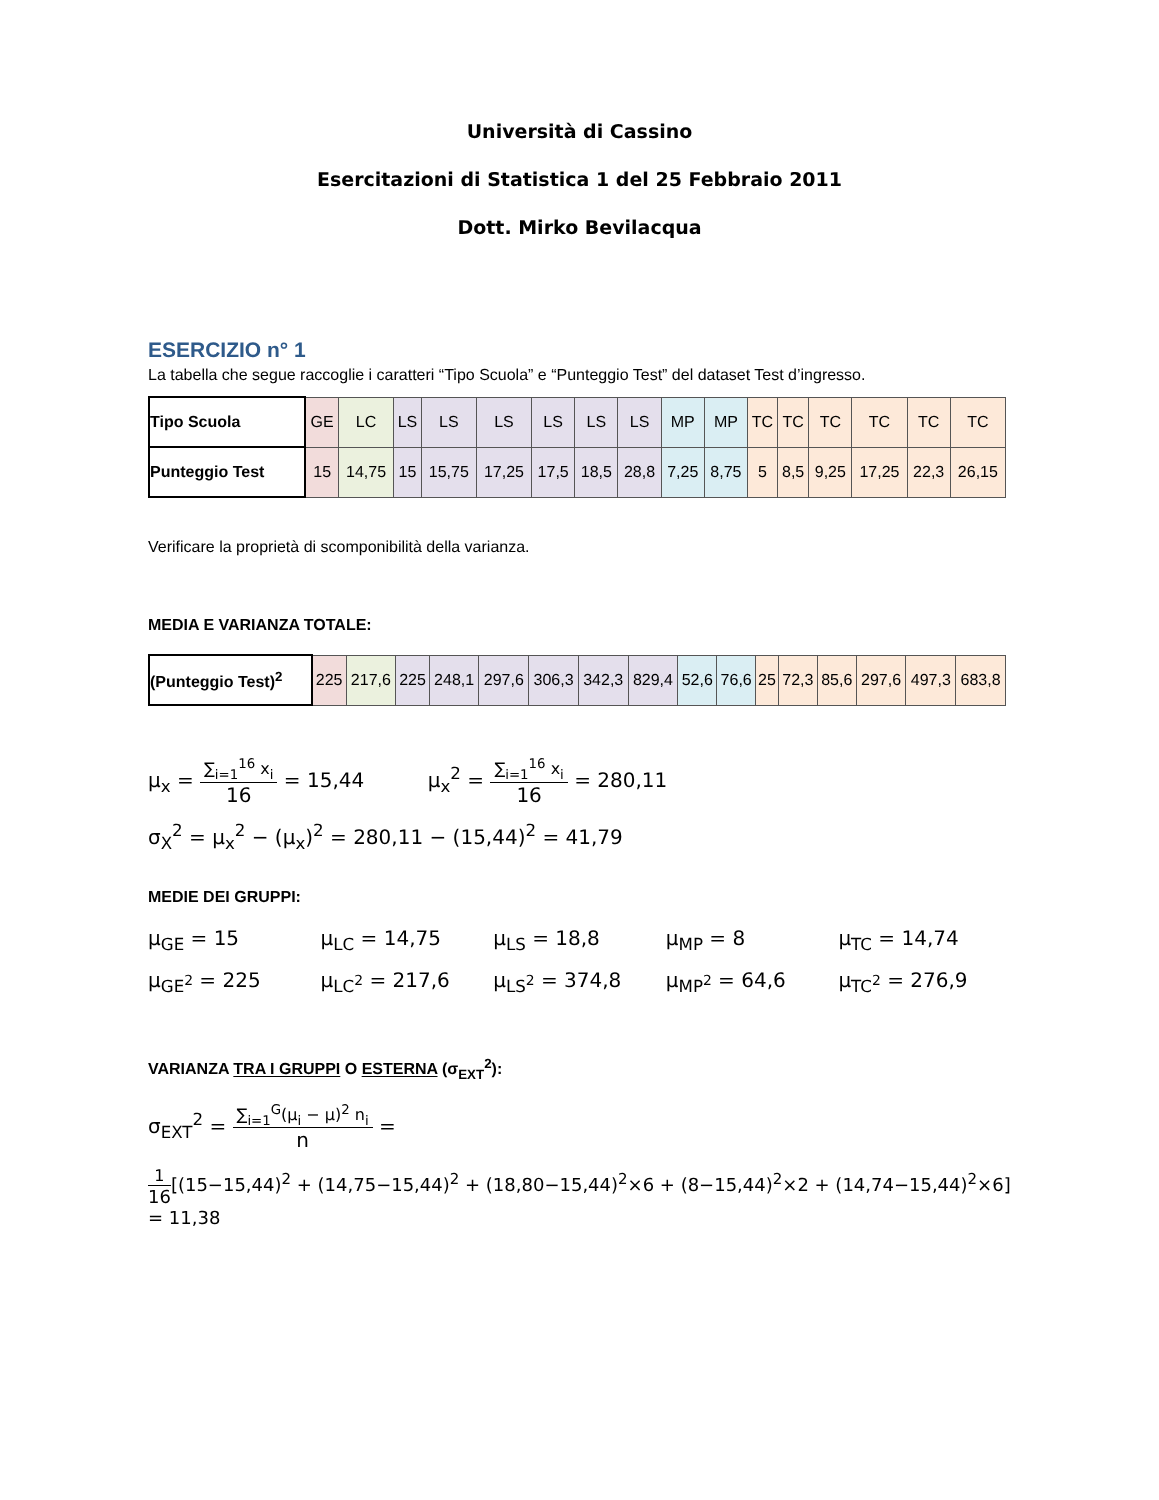Università di Cassino
Esercitazioni di Statistica 1 del 25 Febbraio 2011
Dott. Mirko Bevilacqua
ESERCIZIO n° 1
La tabella che segue raccoglie i caratteri “Tipo Scuola” e “Punteggio Test” del dataset Test d’ingresso.
| Tipo Scuola | GE | LC | LS | LS | LS | LS | LS | LS | MP | MP | TC | TC | TC | TC | TC | TC |
| Punteggio Test | 15 | 14,75 | 15 | 15,75 | 17,25 | 17,5 | 18,5 | 28,8 | 7,25 | 8,75 | 5 | 8,5 | 9,25 | 17,25 | 22,3 | 26,15 |
Verificare la proprietà di scomponibilità della varianza.
MEDIA E VARIANZA TOTALE:
| (Punteggio Test)<sup>2</sup> | 225 | 217,6 | 225 | 248,1 | 297,6 | 306,3 | 342,3 | 829,4 | 52,6 | 76,6 | 25 | 72,3 | 85,6 | 297,6 | 497,3 | 683,8 |
μ<sub>x</sub> =
∑<sub>i=1</sub><sup>16</sup> x<sub>i</sub>
16
= 15,44 μ<sub>x</sub><sup>2</sup> =
∑<sub>i=1</sub><sup>16</sup> x<sub>i</sub>
16
= 280,11
σ<sub>X</sub><sup>2</sup> = μ<sub>x</sub><sup>2</sup> − (μ<sub>x</sub>)<sup>2</sup> = 280,11 − (15,44)<sup>2</sup> = 41,79
MEDIE DEI GRUPPI:
μ<sub>GE</sub> = 15 μ<sub>LC</sub> = 14,75 μ<sub>LS</sub> = 18,8 μ<sub>MP</sub> = 8 μ<sub>TC</sub> = 14,74
μ<sub>GE<sup>2</sup></sub> = 225 μ<sub>LC<sup>2</sup></sub> = 217,6 μ<sub>LS<sup>2</sup></sub> = 374,8 μ<sub>MP<sup>2</sup></sub> = 64,6 μ<sub>TC<sup>2</sup></sub> = 276,9
VARIANZA TRA I GRUPPI O ESTERNA (σ<sub>EXT</sub><sup>2</sup>):
σ<sub>EXT</sub><sup>2</sup> =
∑<sub>i=1</sub><sup>G</sup>(μ<sub>i</sub> − μ)<sup>2</sup> n<sub>i</sub>
n
=
1
16
[(15−15,44)<sup>2</sup> + (14,75−15,44)<sup>2</sup> + (18,80−15,44)<sup>2</sup>×6 + (8−15,44)<sup>2</sup>×2 + (14,74−15,44)<sup>2</sup>×6] = 11,38